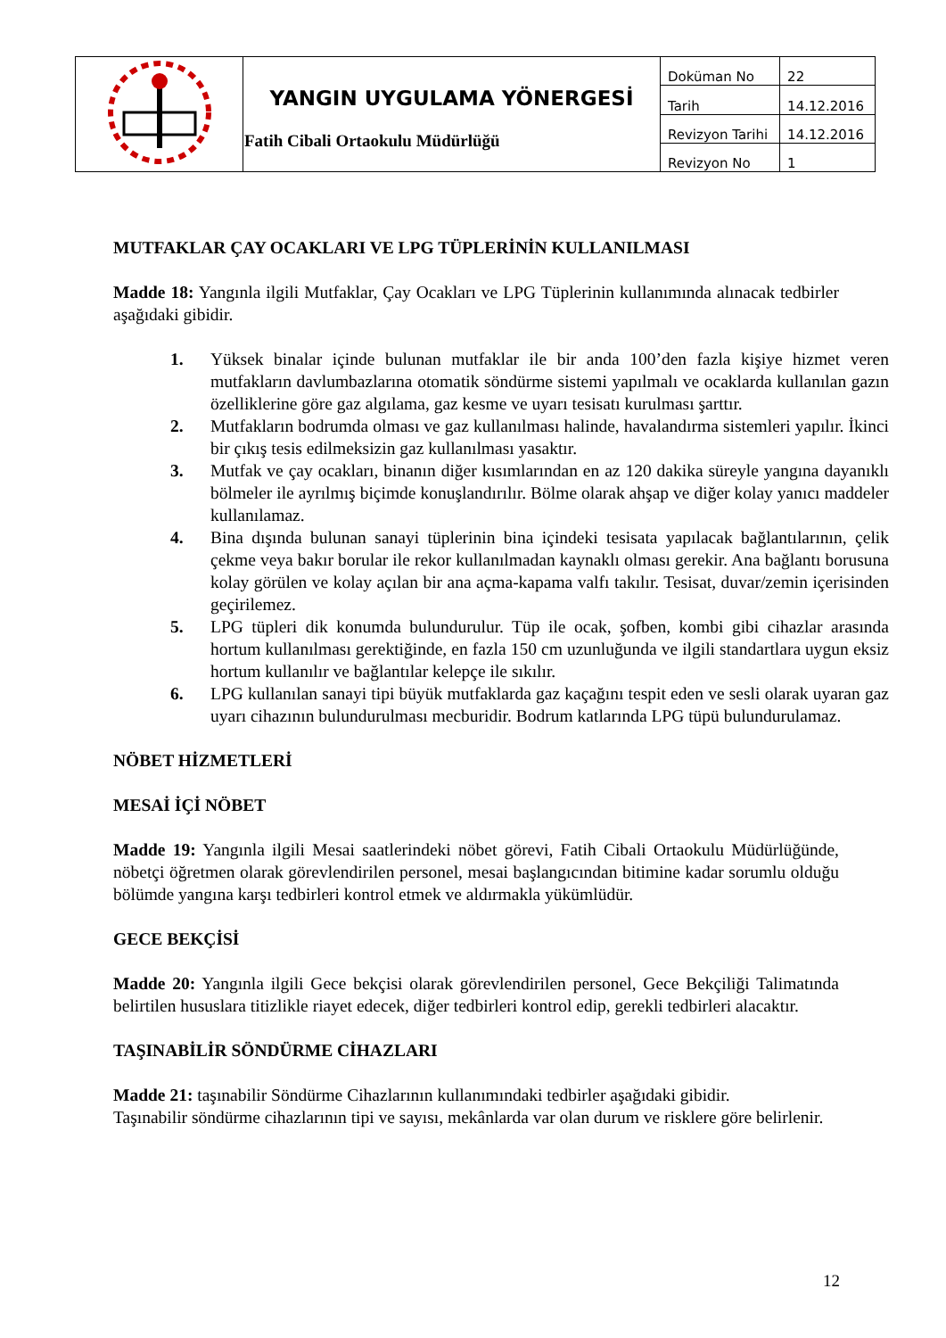| | YANGIN UYGULAMA YÖNERGESİ Fatih Cibali Ortaokulu Müdürlüğü | Doküman No | 22 |
| | | Tarih | 14.12.2016 |
| | | Revizyon Tarihi | 14.12.2016 |
| | | Revizyon No | 1 |
MUTFAKLAR ÇAY OCAKLARI VE LPG TÜPLERİNİN KULLANILMASI
Madde 18: Yangınla ilgili Mutfaklar, Çay Ocakları ve LPG Tüplerinin kullanımında alınacak tedbirler aşağıdaki gibidir.
1. Yüksek binalar içinde bulunan mutfaklar ile bir anda 100’den fazla kişiye hizmet veren mutfakların davlumbazlarına otomatik söndürme sistemi yapılmalı ve ocaklarda kullanılan gazın özelliklerine göre gaz algılama, gaz kesme ve uyarı tesisatı kurulması şarttır.
2. Mutfakların bodrumda olması ve gaz kullanılması halinde, havalandırma sistemleri yapılır. İkinci bir çıkış tesis edilmeksizin gaz kullanılması yasaktır.
3. Mutfak ve çay ocakları, binanın diğer kısımlarından en az 120 dakika süreyle yangına dayanıklı bölmeler ile ayrılmış biçimde konuşlandırılır. Bölme olarak ahşap ve diğer kolay yanıcı maddeler kullanılamaz.
4. Bina dışında bulunan sanayi tüplerinin bina içindeki tesisata yapılacak bağlantılarının, çelik çekme veya bakır borular ile rekor kullanılmadan kaynaklı olması gerekir. Ana bağlantı borusuna kolay görülen ve kolay açılan bir ana açma-kapama valfı takılır. Tesisat, duvar/zemin içerisinden geçirilemez.
5. LPG tüpleri dik konumda bulundurulur. Tüp ile ocak, şofben, kombi gibi cihazlar arasında hortum kullanılması gerektiğinde, en fazla 150 cm uzunluğunda ve ilgili standartlara uygun eksiz hortum kullanılır ve bağlantılar kelepçe ile sıkılır.
6. LPG kullanılan sanayi tipi büyük mutfaklarda gaz kaçağını tespit eden ve sesli olarak uyaran gaz uyarı cihazının bulundurulması mecburidir. Bodrum katlarında LPG tüpü bulundurulamaz.
NÖBET HİZMETLERİ
MESAİ İÇİ NÖBET
Madde 19: Yangınla ilgili Mesai saatlerindeki nöbet görevi, Fatih Cibali Ortaokulu Müdürlüğünde, nöbetçi öğretmen olarak görevlendirilen personel, mesai başlangıcından bitimine kadar sorumlu olduğu bölümde yangına karşı tedbirleri kontrol etmek ve aldırmakla yükümlüdür.
GECE BEKÇİSİ
Madde 20: Yangınla ilgili Gece bekçisi olarak görevlendirilen personel, Gece Bekçiliği Talimatında belirtilen hususlara titizlikle riayet edecek, diğer tedbirleri kontrol edip, gerekli tedbirleri alacaktır.
TAŞINABİLİR SÖNDÜRME CİHAZLARI
Madde 21: taşınabilir Söndürme Cihazlarının kullanımındaki tedbirler aşağıdaki gibidir.
Taşınabilir söndürme cihazlarının tipi ve sayısı, mekânlarda var olan durum ve risklere göre belirlenir.
12